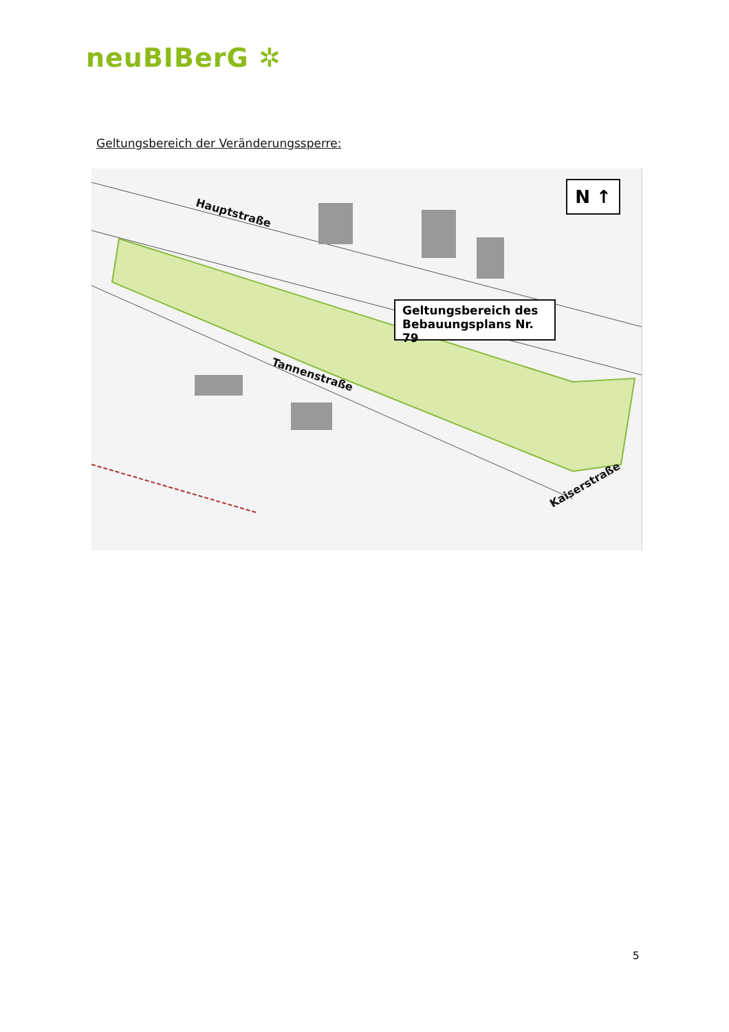neuBIBerG ✲
Geltungsbereich der Veränderungssperre:
Hauptstraße
Tannenstraße
Kaiserstraße
N ↑
Geltungsbereich des
Bebauungsplans Nr. 79
5